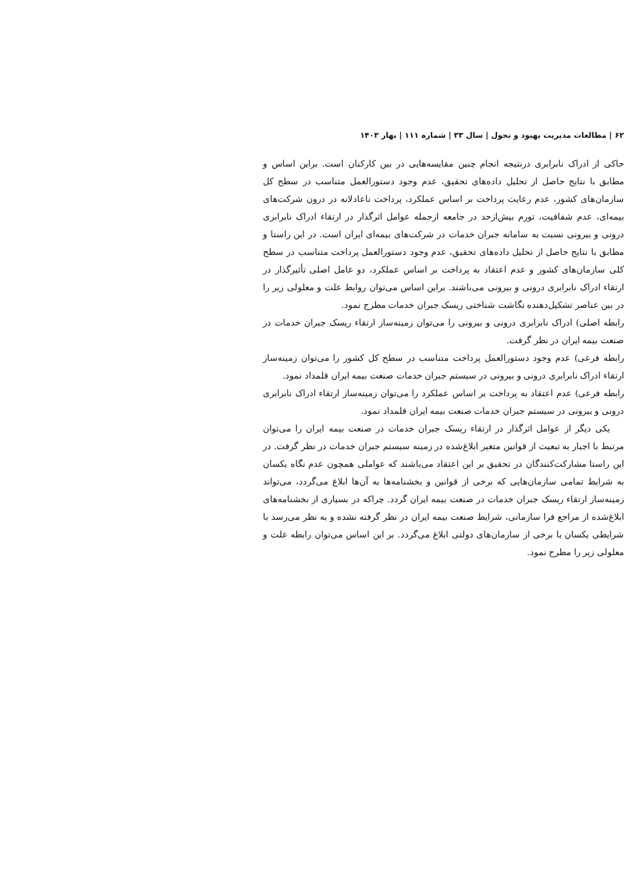۶۲ | مطالعات مدیریت بهبود و تحول | سال ۳۳ | شماره ۱۱۱ | بهار ۱۴۰۳
حاکی از ادراک نابرابری درنتیجه انجام چنین مقایسه‌هایی در بین کارکنان است. براین اساس و مطابق با نتایج حاصل از تحلیل داده‌های تحقیق، عدم وجود دستورالعمل متناسب در سطح کل سازمان‌های کشور، عدم رعایت پرداخت بر اساس عملکرد، پرداخت ناعادلانه در درون شرکت‌های بیمه‌ای، عدم شفافیت، تورم بیش‌ازحد در جامعه ازجمله عوامل اثرگذار در ارتقاء ادراک نابرابری درونی و بیرونی نسبت به سامانه جبران خدمات در شرکت‌های بیمه‌ای ایران است. در این راستا و مطابق با نتایج حاصل از تحلیل داده‌های تحقیق، عدم وجود دستورالعمل پرداخت متناسب در سطح کلی سازمان‌های کشور و عدم اعتقاد به پرداخت بر اساس عملکرد، دو عامل اصلی تأثیرگذار در ارتقاء ادراک نابرابری درونی و بیرونی می‌باشند. براین اساس می‌توان روابط علت و معلولی زیر را در بین عناصر تشکیل‌دهنده نگاشت شناختی ریسک جبران خدمات مطرح نمود.
رابطه اصلی) ادراک نابرابری درونی و بیرونی را می‌توان زمینه‌ساز ارتقاء ریسک جبران خدمات در صنعت بیمه ایران در نظر گرفت.
رابطه فرعی) عدم وجود دستورالعمل پرداخت متناسب در سطح کل کشور را می‌توان زمینه‌ساز ارتقاء ادراک نابرابری درونی و بیرونی در سیستم جبران خدمات صنعت بیمه ایران قلمداد نمود.
رابطه فرعی) عدم اعتقاد به پرداخت بر اساس عملکرد را می‌توان زمینه‌ساز ارتقاء ادراک نابرابری درونی و بیرونی در سیستم جبران خدمات صنعت بیمه ایران قلمداد نمود.
یکی دیگر از عوامل اثرگذار در ارتقاء ریسک جبران خدمات در صنعت بیمه ایران را می‌توان مرتبط با اجبار به تبعیت از قوانین متغیر ابلاغ‌شده در زمینه سیستم جبران خدمات در نظر گرفت. در این راستا مشارکت‌کنندگان در تحقیق بر این اعتقاد می‌باشند که عواملی همچون عدم نگاه یکسان به شرایط تمامی سازمان‌هایی که برخی از قوانین و بخشنامه‌ها به آن‌ها ابلاغ می‌گردد، می‌تواند زمینه‌ساز ارتقاء ریسک جبران خدمات در صنعت بیمه ایران گردد. چراکه در بسیاری از بخشنامه‌های ابلاغ‌شده از مراجع فرا سازمانی، شرایط صنعت بیمه ایران در نظر گرفته نشده و به نظر می‌رسد با شرایطی یکسان با برخی از سازمان‌های دولتی ابلاغ می‌گردد. بر این اساس می‌توان رابطه علت و معلولی زیر را مطرح نمود.